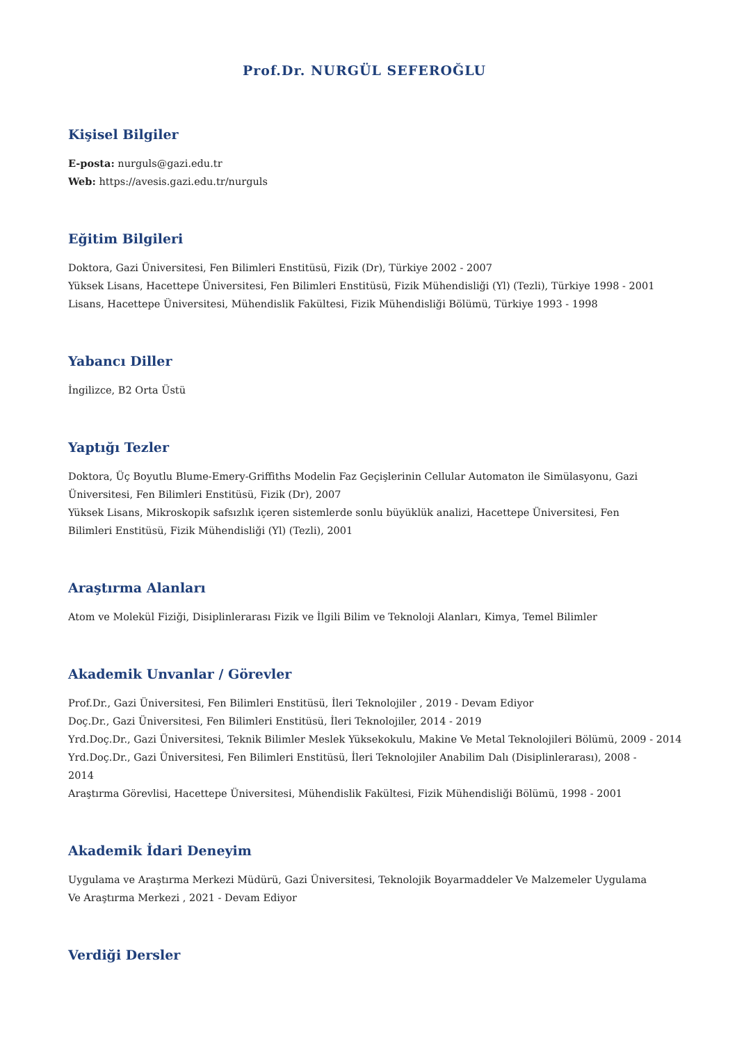Prof.Dr. NURGÜL SEFEROĞLU
Kişisel Bilgiler
E-posta: nurguls@gazi.edu.tr
Web: https://avesis.gazi.edu.tr/nurguls
Eğitim Bilgileri
Doktora, Gazi Üniversitesi, Fen Bilimleri Enstitüsü, Fizik (Dr), Türkiye 2002 - 2007
Yüksek Lisans, Hacettepe Üniversitesi, Fen Bilimleri Enstitüsü, Fizik Mühendisliği (Yl) (Tezli), Türkiye 1998 - 2001
Lisans, Hacettepe Üniversitesi, Mühendislik Fakültesi, Fizik Mühendisliği Bölümü, Türkiye 1993 - 1998
Yabancı Diller
İngilizce, B2 Orta Üstü
Yaptığı Tezler
Doktora, Üç Boyutlu Blume-Emery-Griffiths Modelin Faz Geçişlerinin Cellular Automaton ile Simülasyonu, Gazi Üniversitesi, Fen Bilimleri Enstitüsü, Fizik (Dr), 2007
Yüksek Lisans, Mikroskopik safsızlık içeren sistemlerde sonlu büyüklük analizi, Hacettepe Üniversitesi, Fen Bilimleri Enstitüsü, Fizik Mühendisliği (Yl) (Tezli), 2001
Araştırma Alanları
Atom ve Molekül Fiziği, Disiplinlerarası Fizik ve İlgili Bilim ve Teknoloji Alanları, Kimya, Temel Bilimler
Akademik Unvanlar / Görevler
Prof.Dr., Gazi Üniversitesi, Fen Bilimleri Enstitüsü, İleri Teknolojiler , 2019 - Devam Ediyor
Doç.Dr., Gazi Üniversitesi, Fen Bilimleri Enstitüsü, İleri Teknolojiler, 2014 - 2019
Yrd.Doç.Dr., Gazi Üniversitesi, Teknik Bilimler Meslek Yüksekokulu, Makine Ve Metal Teknolojileri Bölümü, 2009 - 2014
Yrd.Doç.Dr., Gazi Üniversitesi, Fen Bilimleri Enstitüsü, İleri Teknolojiler Anabilim Dalı (Disiplinlerarası), 2008 - 2014
Araştırma Görevlisi, Hacettepe Üniversitesi, Mühendislik Fakültesi, Fizik Mühendisliği Bölümü, 1998 - 2001
Akademik İdari Deneyim
Uygulama ve Araştırma Merkezi Müdürü, Gazi Üniversitesi, Teknolojik Boyarmaddeler Ve Malzemeler Uygulama Ve Araştırma Merkezi , 2021 - Devam Ediyor
Verdiği Dersler